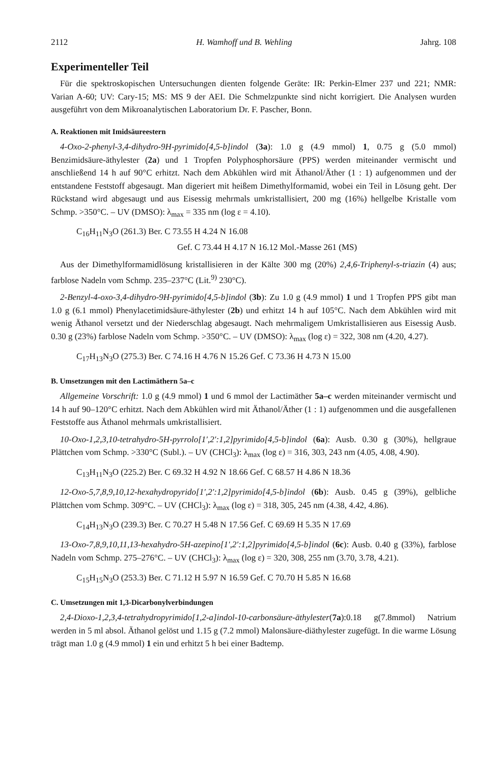2112 H. Wamhoff und B. Wehling Jahrg. 108
Experimenteller Teil
Für die spektroskopischen Untersuchungen dienten folgende Geräte: IR: Perkin-Elmer 237 und 221; NMR: Varian A-60; UV: Cary-15; MS: MS 9 der AEI. Die Schmelzpunkte sind nicht korrigiert. Die Analysen wurden ausgeführt von dem Mikroanalytischen Laboratorium Dr. F. Pascher, Bonn.
A. Reaktionen mit Imidsäureestern
4-Oxo-2-phenyl-3,4-dihydro-9H-pyrimido[4,5-b]indol (3a): 1.0 g (4.9 mmol) 1, 0.75 g (5.0 mmol) Benzimidsäure-äthylester (2a) und 1 Tropfen Polyphosphorsäure (PPS) werden miteinander vermischt und anschließend 14 h auf 90°C erhitzt. Nach dem Abkühlen wird mit Äthanol/Äther (1 : 1) aufgenommen und der entstandene Feststoff abgesaugt. Man digeriert mit heißem Dimethylformamid, wobei ein Teil in Lösung geht. Der Rückstand wird abgesaugt und aus Eisessig mehrmals umkristallisiert, 200 mg (16%) hellgelbe Kristalle vom Schmp. >350°C. – UV (DMSO): λ<sub>max</sub> = 335 nm (log ε = 4.10).
C<sub>16</sub>H<sub>11</sub>N<sub>3</sub>O (261.3) Ber. C 73.55 H 4.24 N 16.08
Gef. C 73.44 H 4.17 N 16.12 Mol.-Masse 261 (MS)
Aus der Dimethylformamidlösung kristallisieren in der Kälte 300 mg (20%) 2,4,6-Triphenyl-s-triazin (4) aus; farblose Nadeln vom Schmp. 235–237°C (Lit.<sup>9)</sup> 230°C).
2-Benzyl-4-oxo-3,4-dihydro-9H-pyrimido[4,5-b]indol (3b): Zu 1.0 g (4.9 mmol) 1 und 1 Tropfen PPS gibt man 1.0 g (6.1 mmol) Phenylacetimidsäure-äthylester (2b) und erhitzt 14 h auf 105°C. Nach dem Abkühlen wird mit wenig Äthanol versetzt und der Niederschlag abgesaugt. Nach mehrmaligem Umkristallisieren aus Eisessig Ausb. 0.30 g (23%) farblose Nadeln vom Schmp. >350°C. – UV (DMSO): λ<sub>max</sub> (log ε) = 322, 308 nm (4.20, 4.27).
C<sub>17</sub>H<sub>13</sub>N<sub>3</sub>O (275.3) Ber. C 74.16 H 4.76 N 15.26 Gef. C 73.36 H 4.73 N 15.00
B. Umsetzungen mit den Lactimäthern 5a–c
Allgemeine Vorschrift: 1.0 g (4.9 mmol) 1 und 6 mmol der Lactimäther 5a–c werden miteinander vermischt und 14 h auf 90–120°C erhitzt. Nach dem Abkühlen wird mit Äthanol/Äther (1 : 1) aufgenommen und die ausgefallenen Feststoffe aus Äthanol mehrmals umkristallisiert.
10-Oxo-1,2,3,10-tetrahydro-5H-pyrrolo[1′,2′:1,2]pyrimido[4,5-b]indol (6a): Ausb. 0.30 g (30%), hellgraue Plättchen vom Schmp. >330°C (Subl.). – UV (CHCl<sub>3</sub>): λ<sub>max</sub> (log ε) = 316, 303, 243 nm (4.05, 4.08, 4.90).
C<sub>13</sub>H<sub>11</sub>N<sub>3</sub>O (225.2) Ber. C 69.32 H 4.92 N 18.66 Gef. C 68.57 H 4.86 N 18.36
12-Oxo-5,7,8,9,10,12-hexahydropyrido[1′,2′:1,2]pyrimido[4,5-b]indol (6b): Ausb. 0.45 g (39%), gelbliche Plättchen vom Schmp. 309°C. – UV (CHCl<sub>3</sub>): λ<sub>max</sub> (log ε) = 318, 305, 245 nm (4.38, 4.42, 4.86).
C<sub>14</sub>H<sub>13</sub>N<sub>3</sub>O (239.3) Ber. C 70.27 H 5.48 N 17.56 Gef. C 69.69 H 5.35 N 17.69
13-Oxo-7,8,9,10,11,13-hexahydro-5H-azepino[1′,2′:1,2]pyrimido[4,5-b]indol (6c): Ausb. 0.40 g (33%), farblose Nadeln vom Schmp. 275–276°C. – UV (CHCl<sub>3</sub>): λ<sub>max</sub> (log ε) = 320, 308, 255 nm (3.70, 3.78, 4.21).
C<sub>15</sub>H<sub>15</sub>N<sub>3</sub>O (253.3) Ber. C 71.12 H 5.97 N 16.59 Gef. C 70.70 H 5.85 N 16.68
C. Umsetzungen mit 1,3-Dicarbonylverbindungen
2,4-Dioxo-1,2,3,4-tetrahydropyrimido[1,2-a]indol-10-carbonsäure-äthylester(7a):0.18 g(7.8mmol) Natrium werden in 5 ml absol. Äthanol gelöst und 1.15 g (7.2 mmol) Malonsäure-diäthylester zugefügt. In die warme Lösung trägt man 1.0 g (4.9 mmol) 1 ein und erhitzt 5 h bei einer Badtemp.